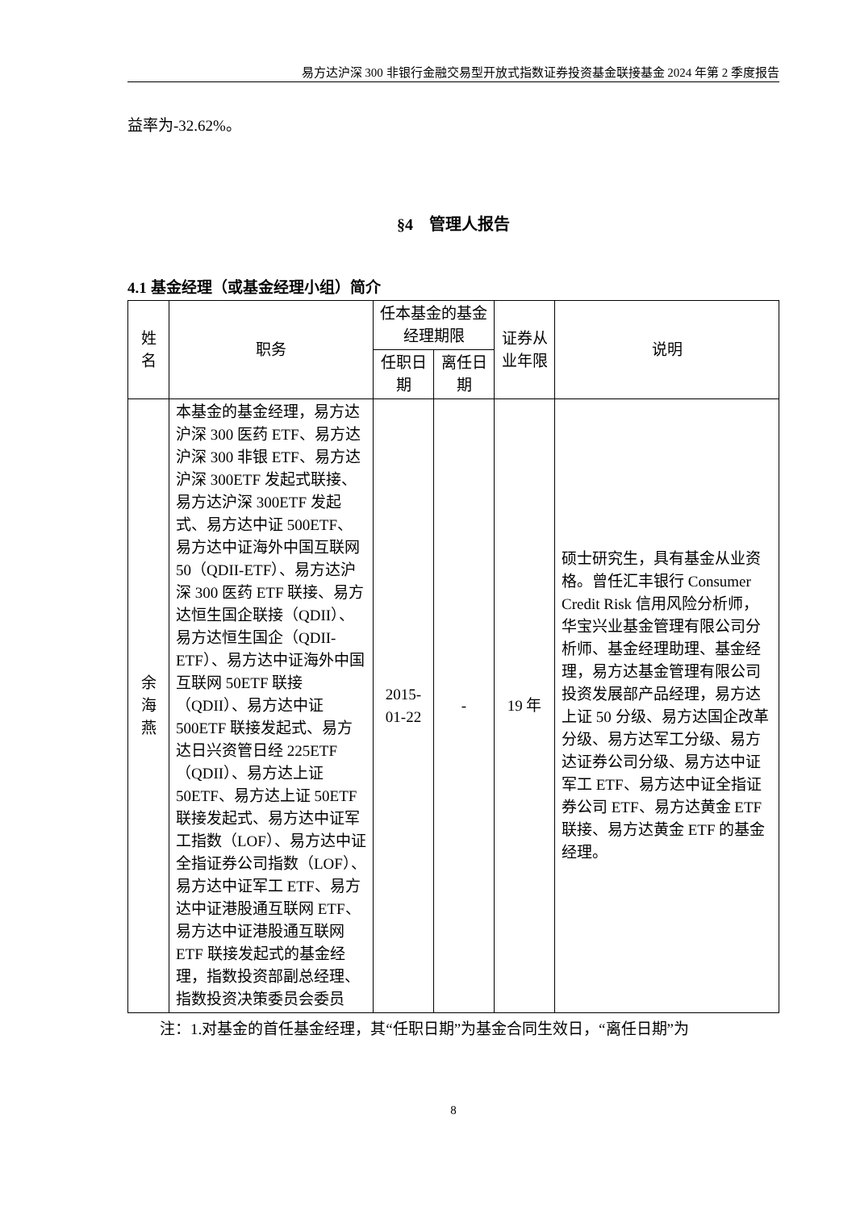易方达沪深 300 非银行金融交易型开放式指数证券投资基金联接基金 2024 年第 2 季度报告
益率为-32.62%。
§4　管理人报告
4.1 基金经理（或基金经理小组）简介
| 姓名 | 职务 | 任本基金的基金经理期限 | | 证券从业年限 | 说明 |
| --- | --- | --- | --- | --- | --- |
| | | 任职日期 | 离任日期 | | |
| 余海燕 | 本基金的基金经理，易方达沪深 300 医药 ETF、易方达沪深 300 非银 ETF、易方达沪深 300ETF 发起式联接、易方达沪深 300ETF 发起式、易方达中证 500ETF、易方达中证海外中国互联网 50（QDII-ETF）、易方达沪深 300 医药 ETF 联接、易方达恒生国企联接（QDII）、易方达恒生国企（QDII-ETF）、易方达中证海外中国互联网 50ETF 联接（QDII）、易方达中证 500ETF 联接发起式、易方达日兴资管日经 225ETF（QDII）、易方达上证 50ETF、易方达上证 50ETF 联接发起式、易方达中证军工指数（LOF）、易方达中证全指证券公司指数（LOF）、易方达中证军工 ETF、易方达中证港股通互联网 ETF、易方达中证港股通互联网 ETF 联接发起式的基金经理，指数投资部副总经理、指数投资决策委员会委员 | 2015-01-22 | - | 19 年 | 硕士研究生，具有基金从业资格。曾任汇丰银行 Consumer Credit Risk 信用风险分析师，华宝兴业基金管理有限公司分析师、基金经理助理、基金经理，易方达基金管理有限公司投资发展部产品经理，易方达上证 50 分级、易方达国企改革分级、易方达军工分级、易方达证券公司分级、易方达中证军工 ETF、易方达中证全指证券公司 ETF、易方达黄金 ETF 联接、易方达黄金 ETF 的基金经理。 |
注：1.对基金的首任基金经理，其“任职日期”为基金合同生效日，“离任日期”为
8